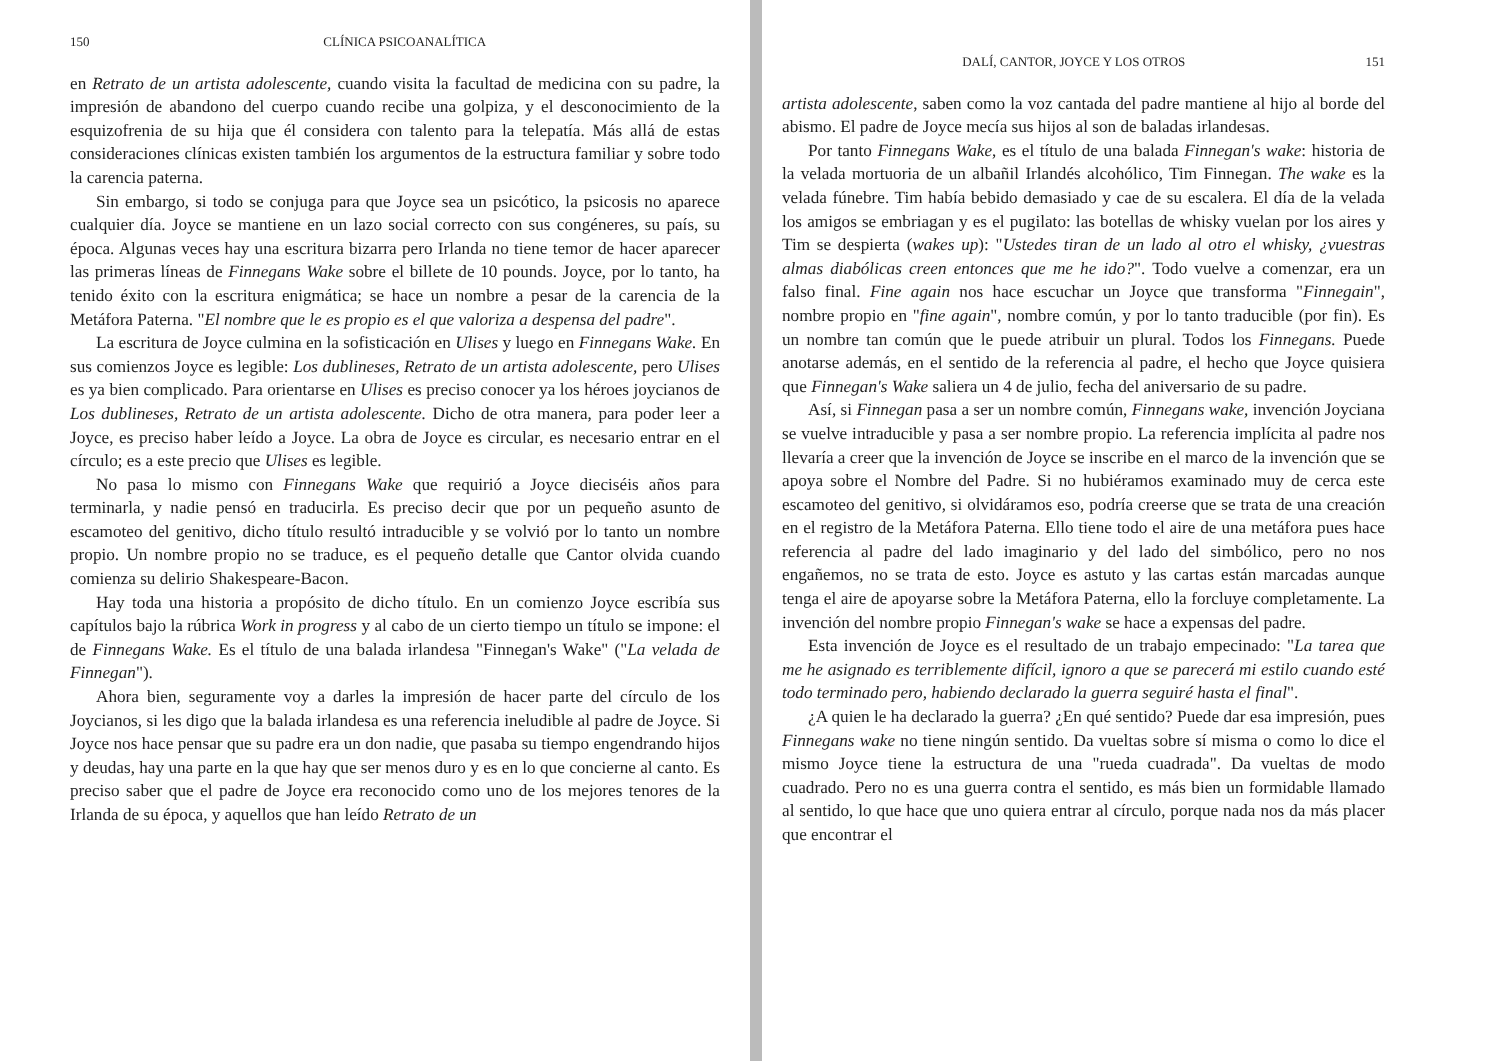150 CLÍNICA PSICOANALÍTICA
en Retrato de un artista adolescente, cuando visita la facultad de medicina con su padre, la impresión de abandono del cuerpo cuando recibe una golpiza, y el desconocimiento de la esquizofrenia de su hija que él considera con talento para la telepatía. Más allá de estas consideraciones clínicas existen también los argumentos de la estructura familiar y sobre todo la carencia paterna.
Sin embargo, si todo se conjuga para que Joyce sea un psicótico, la psicosis no aparece cualquier día. Joyce se mantiene en un lazo social correcto con sus congéneres, su país, su época. Algunas veces hay una escritura bizarra pero Irlanda no tiene temor de hacer aparecer las primeras líneas de Finnegans Wake sobre el billete de 10 pounds. Joyce, por lo tanto, ha tenido éxito con la escritura enigmática; se hace un nombre a pesar de la carencia de la Metáfora Paterna. "El nombre que le es propio es el que valoriza a despensa del padre".
La escritura de Joyce culmina en la sofisticación en Ulises y luego en Finnegans Wake. En sus comienzos Joyce es legible: Los dublineses, Retrato de un artista adolescente, pero Ulises es ya bien complicado. Para orientarse en Ulises es preciso conocer ya los héroes joycianos de Los dublineses, Retrato de un artista adolescente. Dicho de otra manera, para poder leer a Joyce, es preciso haber leído a Joyce. La obra de Joyce es circular, es necesario entrar en el círculo; es a este precio que Ulises es legible.
No pasa lo mismo con Finnegans Wake que requirió a Joyce dieciséis años para terminarla, y nadie pensó en traducirla. Es preciso decir que por un pequeño asunto de escamoteo del genitivo, dicho título resultó intraducible y se volvió por lo tanto un nombre propio. Un nombre propio no se traduce, es el pequeño detalle que Cantor olvida cuando comienza su delirio Shakespeare-Bacon.
Hay toda una historia a propósito de dicho título. En un comienzo Joyce escribía sus capítulos bajo la rúbrica Work in progress y al cabo de un cierto tiempo un título se impone: el de Finnegans Wake. Es el título de una balada irlandesa "Finnegan's Wake" ("La velada de Finnegan").
Ahora bien, seguramente voy a darles la impresión de hacer parte del círculo de los Joycianos, si les digo que la balada irlandesa es una referencia ineludible al padre de Joyce. Si Joyce nos hace pensar que su padre era un don nadie, que pasaba su tiempo engendrando hijos y deudas, hay una parte en la que hay que ser menos duro y es en lo que concierne al canto. Es preciso saber que el padre de Joyce era reconocido como uno de los mejores tenores de la Irlanda de su época, y aquellos que han leído Retrato de un
DALÍ, CANTOR, JOYCE Y LOS OTROS 151
artista adolescente, saben como la voz cantada del padre mantiene al hijo al borde del abismo. El padre de Joyce mecía sus hijos al son de baladas irlandesas.
Por tanto Finnegans Wake, es el título de una balada Finnegan's wake: historia de la velada mortuoria de un albañil Irlandés alcohólico, Tim Finnegan. The wake es la velada fúnebre. Tim había bebido demasiado y cae de su escalera. El día de la velada los amigos se embriagan y es el pugilato: las botellas de whisky vuelan por los aires y Tim se despierta (wakes up): "Ustedes tiran de un lado al otro el whisky, ¿vuestras almas diabólicas creen entonces que me he ido?". Todo vuelve a comenzar, era un falso final. Fine again nos hace escuchar un Joyce que transforma "Finnegain", nombre propio en "fine again", nombre común, y por lo tanto traducible (por fin). Es un nombre tan común que le puede atribuir un plural. Todos los Finnegans. Puede anotarse además, en el sentido de la referencia al padre, el hecho que Joyce quisiera que Finnegan's Wake saliera un 4 de julio, fecha del aniversario de su padre.
Así, si Finnegan pasa a ser un nombre común, Finnegans wake, invención Joyciana se vuelve intraducible y pasa a ser nombre propio. La referencia implícita al padre nos llevaría a creer que la invención de Joyce se inscribe en el marco de la invención que se apoya sobre el Nombre del Padre. Si no hubiéramos examinado muy de cerca este escamoteo del genitivo, si olvidáramos eso, podría creerse que se trata de una creación en el registro de la Metáfora Paterna. Ello tiene todo el aire de una metáfora pues hace referencia al padre del lado imaginario y del lado del simbólico, pero no nos engañemos, no se trata de esto. Joyce es astuto y las cartas están marcadas aunque tenga el aire de apoyarse sobre la Metáfora Paterna, ello la forcluye completamente. La invención del nombre propio Finnegan's wake se hace a expensas del padre.
Esta invención de Joyce es el resultado de un trabajo empecinado: "La tarea que me he asignado es terriblemente difícil, ignoro a que se parecerá mi estilo cuando esté todo terminado pero, habiendo declarado la guerra seguiré hasta el final".
¿A quien le ha declarado la guerra? ¿En qué sentido? Puede dar esa impresión, pues Finnegans wake no tiene ningún sentido. Da vueltas sobre sí misma o como lo dice el mismo Joyce tiene la estructura de una "rueda cuadrada". Da vueltas de modo cuadrado. Pero no es una guerra contra el sentido, es más bien un formidable llamado al sentido, lo que hace que uno quiera entrar al círculo, porque nada nos da más placer que encontrar el